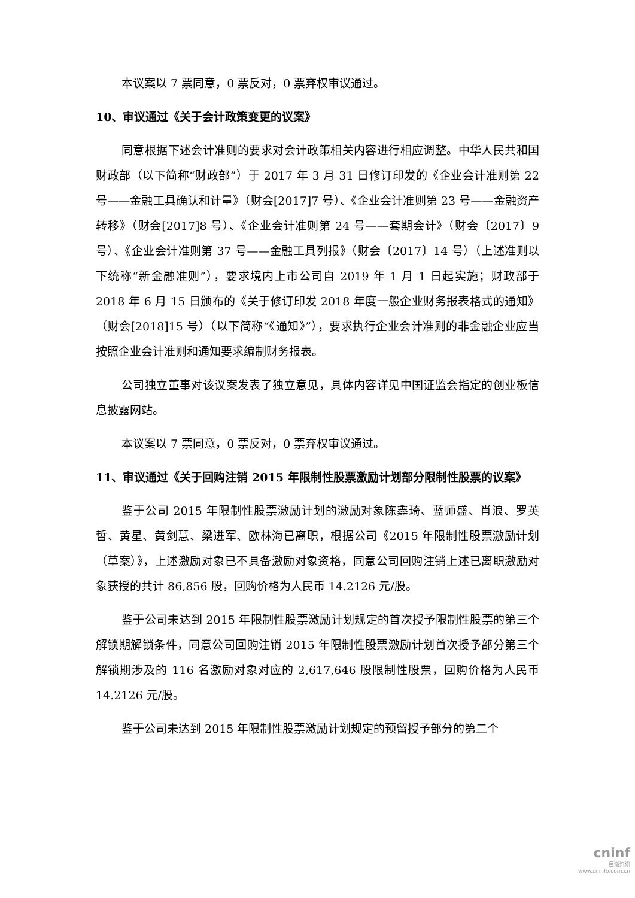本议案以 7 票同意，0 票反对，0 票弃权审议通过。
10、审议通过《关于会计政策变更的议案》
同意根据下述会计准则的要求对会计政策相关内容进行相应调整。中华人民共和国财政部（以下简称“财政部”）于 2017 年 3 月 31 日修订印发的《企业会计准则第 22 号——金融工具确认和计量》（财会[2017]7 号）、《企业会计准则第 23 号——金融资产转移》（财会[2017]8 号）、《企业会计准则第 24 号——套期会计》（财会〔2017〕9 号）、《企业会计准则第 37 号——金融工具列报》（财会〔2017〕14 号）（上述准则以下统称“新金融准则”），要求境内上市公司自 2019 年 1 月 1 日起实施；财政部于 2018 年 6 月 15 日颁布的《关于修订印发 2018 年度一般企业财务报表格式的通知》（财会[2018]15 号）（以下简称“《通知》”），要求执行企业会计准则的非金融企业应当按照企业会计准则和通知要求编制财务报表。
公司独立董事对该议案发表了独立意见，具体内容详见中国证监会指定的创业板信息披露网站。
本议案以 7 票同意，0 票反对，0 票弃权审议通过。
11、审议通过《关于回购注销 2015 年限制性股票激励计划部分限制性股票的议案》
鉴于公司 2015 年限制性股票激励计划的激励对象陈鑫琦、蓝师盛、肖浪、罗英哲、黄星、黄剑慧、梁进军、欧林海已离职，根据公司《2015 年限制性股票激励计划（草案）》，上述激励对象已不具备激励对象资格，同意公司回购注销上述已离职激励对象获授的共计 86,856 股，回购价格为人民币 14.2126 元/股。
鉴于公司未达到 2015 年限制性股票激励计划规定的首次授予限制性股票的第三个解锁期解锁条件，同意公司回购注销 2015 年限制性股票激励计划首次授予部分第三个解锁期涉及的 116 名激励对象对应的 2,617,646 股限制性股票，回购价格为人民币 14.2126 元/股。
鉴于公司未达到 2015 年限制性股票激励计划规定的预留授予部分的第二个
cninf
巨潮资讯
www.cninfo.com.cn